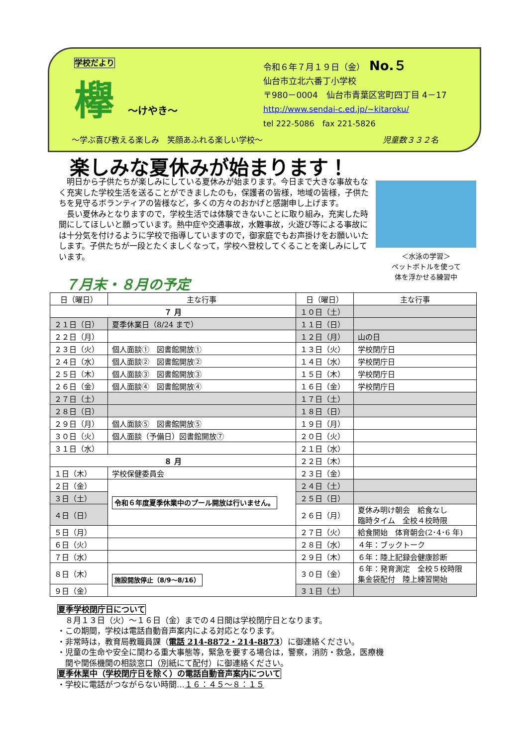学校だより
欅 ～けやき～
令和６年７月１９日（金）　No.５
仙台市立北六番丁小学校
〒980－0004　仙台市青葉区宮町四丁目 4－17
http://www.sendai-c.ed.jp/~kitaroku/
tel 222-5086　fax 221-5826
～学ぶ喜び教える楽しみ　笑顔あふれる楽しい学校～
児童数３３２名
楽しみな夏休みが始まります！
　明日から子供たちが楽しみにしている夏休みが始まります。今日まで大きな事故もなく充実した学校生活を送ることができましたのも，保護者の皆様，地域の皆様，子供たちを見守るボランティアの皆様など，多くの方々のおかげと感謝申し上げます。
　長い夏休みとなりますので，学校生活では体験できないことに取り組み，充実した時間にしてほしいと願っています。熱中症や交通事故，水難事故，火遊び等による事故には十分気を付けるように学校で指導していますので，御家庭でもお声掛けをお願いいたします。子供たちが一段とたくましくなって，学校へ登校してくることを楽しみにしています。
＜水泳の学習＞
ペットボトルを使って
体を浮かせる練習中
７月末・８月の予定
| 日（曜日） | 主な行事 | 日（曜日） | 主な行事 |
| --- | --- | --- | --- |
| ７ 月 | | １０日（土） | |
| ２１日（日） | 夏季休業日（8/24 まで） | １１日（日） | |
| ２２日（月） | | １２日（月） | 山の日 |
| ２３日（火） | 個人面談① 図書館開放① | １３日（火） | 学校閉庁日 |
| ２４日（水） | 個人面談② 図書館開放② | １４日（水） | 学校閉庁日 |
| ２５日（木） | 個人面談③ 図書館開放③ | １５日（木） | 学校閉庁日 |
| ２６日（金） | 個人面談④ 図書館開放④ | １６日（金） | 学校閉庁日 |
| ２７日（土） | | １７日（土） | |
| ２８日（日） | | １８日（日） | |
| ２９日（月） | 個人面談⑤ 図書館開放⑤ | １９日（月） | |
| ３０日（火） | 個人面談（予備日）図書館開放⑦ | ２０日（火） | |
| ３１日（水） | | ２１日（水） | |
| ８ 月 | | ２２日（木） | |
| １日（木） | 学校保健委員会 | ２３日（金） | |
| ２日（金） | 令和６年度夏季休業中のプール開放は行いません。 | ２４日（土） | |
| ３日（土） | | ２５日（日） | |
| ４日（日） | | ２６日（月） | 夏休み明け朝会 給食なし 臨時タイム 全校４校時限 |
| ５日（月） | | ２７日（火） | 給食開始 体育朝会(2･4･6 年) |
| ６日（火） | | ２８日（水） | ４年：ブックトーク |
| ７日（水） | | ２９日（木） | ６年：陸上記録会健康診断 |
| ８日（木） | 施設開放停止（8/9～8/16） | ３０日（金） | ６年：発育測定 全校５校時限 集金袋配付 陸上練習開始 |
| ９日（金） | | ３１日（土） | |
夏季学校閉庁日について
　８月１３日（火）～１６日（金）までの４日間は学校閉庁日となります。
・この期間，学校は電話自動音声案内による対応となります。
・非常時は，教育局教職員課（電話 214-8872・214-8873）に御連絡ください。
・児童の生命や安全に関わる重大事態等，緊急を要する場合は，警察，消防・救急，医療機
　関や関係機関の相談窓口（別紙にて配付）に御連絡ください。
夏季休業中（学校閉庁日を除く）の電話自動音声案内について
・学校に電話がつながらない時間…１６：４５～８：１５